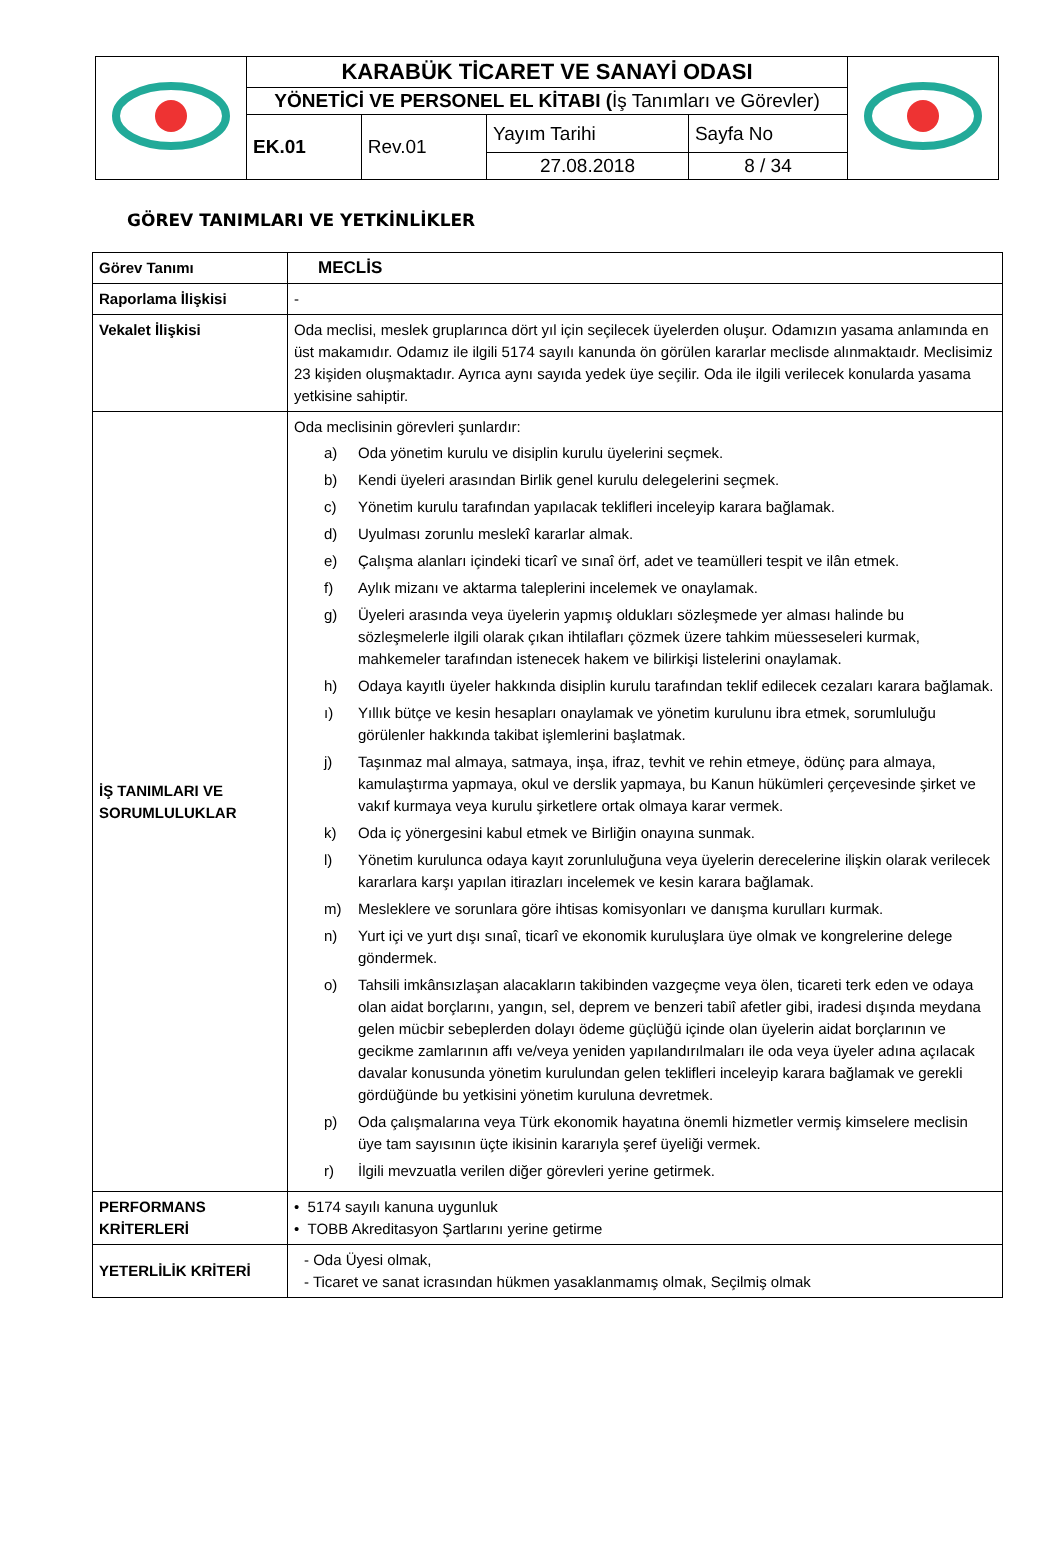| | KARABÜK TİCARET VE SANAYİ ODASI | | | | |
| | YÖNETİCİ VE PERSONEL EL KİTABI ( İş Tanımları ve Görevler) | | | | |
| | EK.01 | Rev.01 | Yayım Tarihi | Sayfa No | |
| | | | 27.08.2018 | 8 / 34 | |
GÖREV TANIMLARI VE YETKİNLİKLER
| Görev Tanımı | MECLİS |
| Raporlama İlişkisi | - |
| Vekalet İlişkisi | Oda meclisi, meslek gruplarınca dört yıl için seçilecek üyelerden oluşur. Odamızın yasama anlamında en üst makamıdır. Odamız ile ilgili 5174 sayılı kanunda ön görülen kararlar meclisde alınmaktaıdr. Meclisimiz 23 kişiden oluşmaktadır. Ayrıca aynı sayıda yedek üye seçilir. Oda ile ilgili verilecek konularda yasama yetkisine sahiptir. |
| İŞ TANIMLARI VE SORUMLULUKLAR | Oda meclisinin görevleri şunlardır: a) Oda yönetim kurulu ve disiplin kurulu üyelerini seçmek. b) Kendi üyeleri arasından Birlik genel kurulu delegelerini seçmek. c) Yönetim kurulu tarafından yapılacak teklifleri inceleyip karara bağlamak. d) Uyulması zorunlu meslekî kararlar almak. e) Çalışma alanları içindeki ticarî ve sınaî örf, adet ve teamülleri tespit ve ilân etmek. f) Aylık mizanı ve aktarma taleplerini incelemek ve onaylamak. g) Üyeleri arasında veya üyelerin yapmış oldukları sözleşmede yer alması halinde bu sözleşmelerle ilgili olarak çıkan ihtilafları çözmek üzere tahkim müesseseleri kurmak, mahkemeler tarafından istenecek hakem ve bilirkişi listelerini onaylamak. h) Odaya kayıtlı üyeler hakkında disiplin kurulu tarafından teklif edilecek cezaları karara bağlamak. ı) Yıllık bütçe ve kesin hesapları onaylamak ve yönetim kurulunu ibra etmek, sorumluluğu görülenler hakkında takibat işlemlerini başlatmak. j) Taşınmaz mal almaya, satmaya, inşa, ifraz, tevhit ve rehin etmeye, ödünç para almaya, kamulaştırma yapmaya, okul ve derslik yapmaya, bu Kanun hükümleri çerçevesinde şirket ve vakıf kurmaya veya kurulu şirketlere ortak olmaya karar vermek. k) Oda iç yönergesini kabul etmek ve Birliğin onayına sunmak. l) Yönetim kurulunca odaya kayıt zorunluluğuna veya üyelerin derecelerine ilişkin olarak verilecek kararlara karşı yapılan itirazları incelemek ve kesin karara bağlamak. m) Mesleklere ve sorunlara göre ihtisas komisyonları ve danışma kurulları kurmak. n) Yurt içi ve yurt dışı sınaî, ticarî ve ekonomik kuruluşlara üye olmak ve kongrelerine delege göndermek. o) Tahsili imkânsızlaşan alacakların takibinden vazgeçme veya ölen, ticareti terk eden ve odaya olan aidat borçlarını, yangın, sel, deprem ve benzeri tabiî afetler gibi, iradesi dışında meydana gelen mücbir sebeplerden dolayı ödeme güçlüğü içinde olan üyelerin aidat borçlarının ve gecikme zamlarının affı ve/veya yeniden yapılandırılmaları ile oda veya üyeler adına açılacak davalar konusunda yönetim kurulundan gelen teklifleri inceleyip karara bağlamak ve gerekli gördüğünde bu yetkisini yönetim kuruluna devretmek. p) Oda çalışmalarına veya Türk ekonomik hayatına önemli hizmetler vermiş kimselere meclisin üye tam sayısının üçte ikisinin kararıyla şeref üyeliği vermek. r) İlgili mevzuatla verilen diğer görevleri yerine getirmek. |
| PERFORMANS KRİTERLERİ | • 5174 sayılı kanuna uygunluk • TOBB Akreditasyon Şartlarını yerine getirme |
| YETERLİLİK KRİTERİ | - Oda Üyesi olmak, - Ticaret ve sanat icrasından hükmen yasaklanmamış olmak, Seçilmiş olmak |